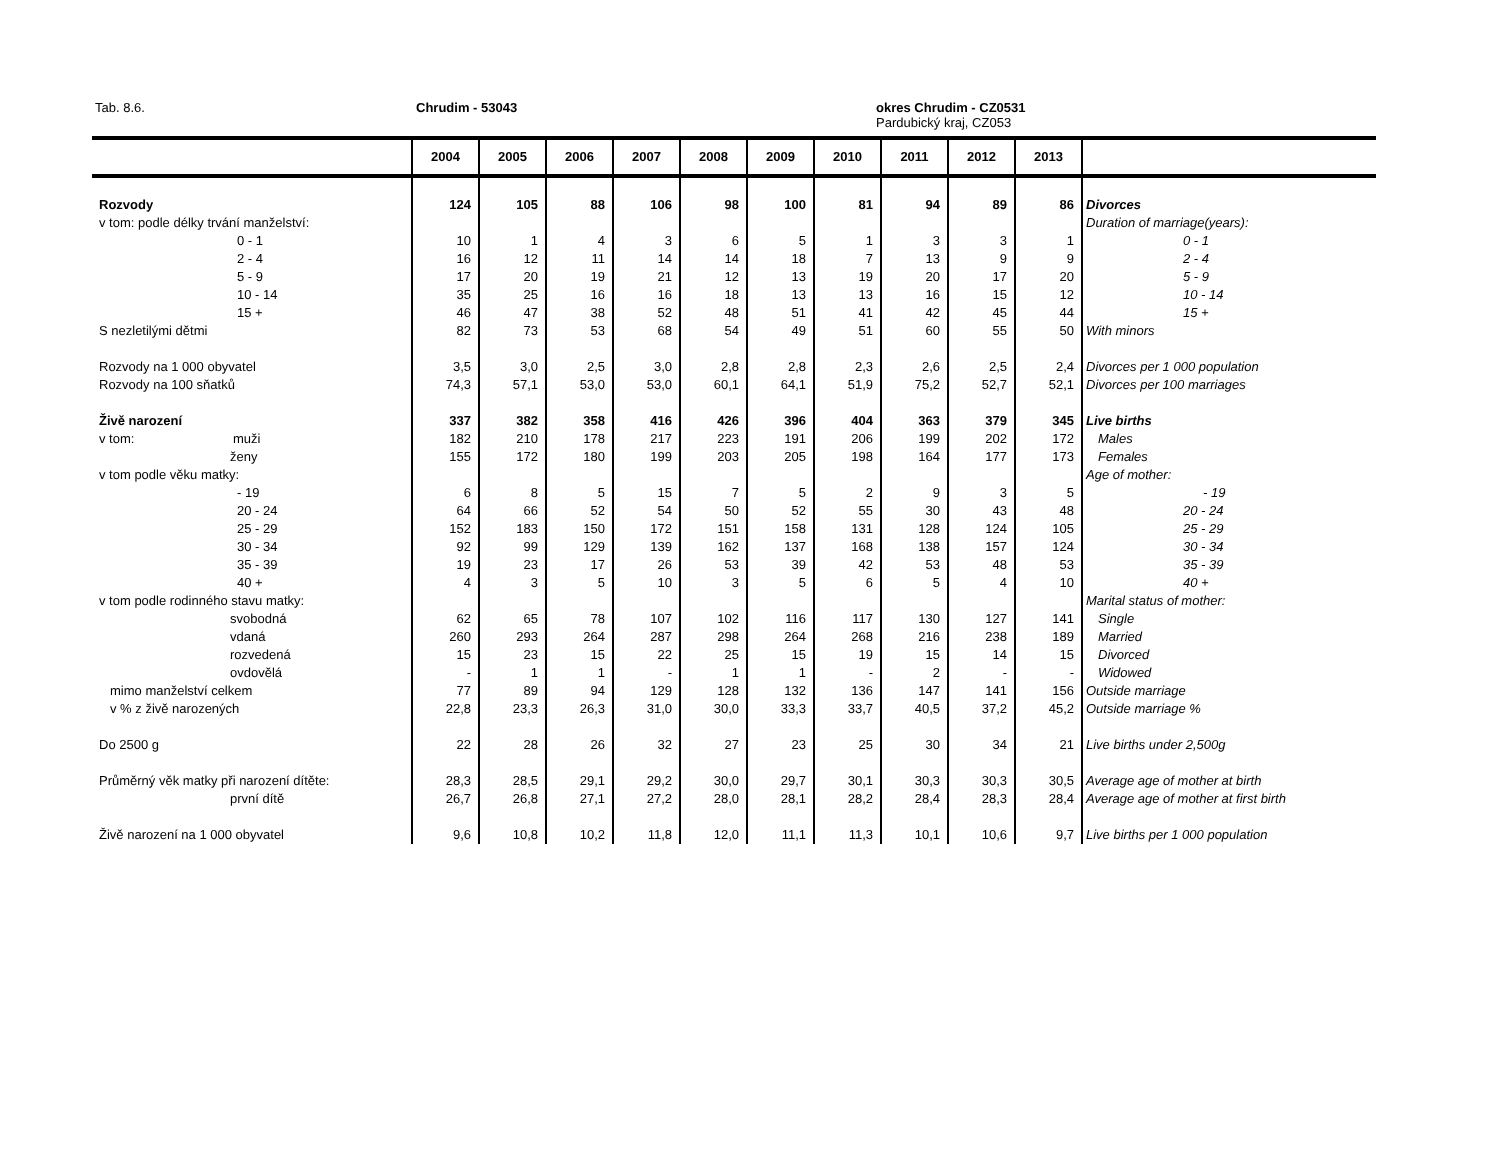Tab. 8.6. Chrudim - 53043
okres Chrudim - CZ0531
Pardubický kraj, CZ053
| | 2004 | 2005 | 2006 | 2007 | 2008 | 2009 | 2010 | 2011 | 2012 | 2013 | |
| --- | --- | --- | --- | --- | --- | --- | --- | --- | --- | --- | --- |
| Rozvody | 124 | 105 | 88 | 106 | 98 | 100 | 81 | 94 | 89 | 86 | Divorces |
| v tom: podle délky trvání manželství: | | | | | | | | | | | Duration of marriage(years): |
| 0 - 1 | 10 | 1 | 4 | 3 | 6 | 5 | 1 | 3 | 3 | 1 | 0 - 1 |
| 2 - 4 | 16 | 12 | 11 | 14 | 14 | 18 | 7 | 13 | 9 | 9 | 2 - 4 |
| 5 - 9 | 17 | 20 | 19 | 21 | 12 | 13 | 19 | 20 | 17 | 20 | 5 - 9 |
| 10 - 14 | 35 | 25 | 16 | 16 | 18 | 13 | 13 | 16 | 15 | 12 | 10 - 14 |
| 15 + | 46 | 47 | 38 | 52 | 48 | 51 | 41 | 42 | 45 | 44 | 15 + |
| S nezletilými dětmi | 82 | 73 | 53 | 68 | 54 | 49 | 51 | 60 | 55 | 50 | With minors |
| Rozvody na 1 000 obyvatel | 3,5 | 3,0 | 2,5 | 3,0 | 2,8 | 2,8 | 2,3 | 2,6 | 2,5 | 2,4 | Divorces per 1 000 population |
| Rozvody na 100 sňatků | 74,3 | 57,1 | 53,0 | 53,0 | 60,1 | 64,1 | 51,9 | 75,2 | 52,7 | 52,1 | Divorces per 100 marriages |
| Živě narození | 337 | 382 | 358 | 416 | 426 | 396 | 404 | 363 | 379 | 345 | Live births |
| v tom: muži | 182 | 210 | 178 | 217 | 223 | 191 | 206 | 199 | 202 | 172 | Males |
| ženy | 155 | 172 | 180 | 199 | 203 | 205 | 198 | 164 | 177 | 173 | Females |
| v tom podle věku matky: | | | | | | | | | | | Age of mother: |
| - 19 | 6 | 8 | 5 | 15 | 7 | 5 | 2 | 9 | 3 | 5 | - 19 |
| 20 - 24 | 64 | 66 | 52 | 54 | 50 | 52 | 55 | 30 | 43 | 48 | 20 - 24 |
| 25 - 29 | 152 | 183 | 150 | 172 | 151 | 158 | 131 | 128 | 124 | 105 | 25 - 29 |
| 30 - 34 | 92 | 99 | 129 | 139 | 162 | 137 | 168 | 138 | 157 | 124 | 30 - 34 |
| 35 - 39 | 19 | 23 | 17 | 26 | 53 | 39 | 42 | 53 | 48 | 53 | 35 - 39 |
| 40 + | 4 | 3 | 5 | 10 | 3 | 5 | 6 | 5 | 4 | 10 | 40 + |
| v tom podle rodinného stavu matky: | | | | | | | | | | | Marital status of mother: |
| svobodná | 62 | 65 | 78 | 107 | 102 | 116 | 117 | 130 | 127 | 141 | Single |
| vdaná | 260 | 293 | 264 | 287 | 298 | 264 | 268 | 216 | 238 | 189 | Married |
| rozvedená | 15 | 23 | 15 | 22 | 25 | 15 | 19 | 15 | 14 | 15 | Divorced |
| ovdovělá | - | 1 | 1 | - | 1 | 1 | - | 2 | - | - | Widowed |
| mimo manželství celkem | 77 | 89 | 94 | 129 | 128 | 132 | 136 | 147 | 141 | 156 | Outside marriage |
| v % z živě narozených | 22,8 | 23,3 | 26,3 | 31,0 | 30,0 | 33,3 | 33,7 | 40,5 | 37,2 | 45,2 | Outside marriage % |
| Do 2500 g | 22 | 28 | 26 | 32 | 27 | 23 | 25 | 30 | 34 | 21 | Live births under 2,500g |
| Průměrný věk matky při narození dítěte: | 28,3 | 28,5 | 29,1 | 29,2 | 30,0 | 29,7 | 30,1 | 30,3 | 30,3 | 30,5 | Average age of mother at birth |
| první dítě | 26,7 | 26,8 | 27,1 | 27,2 | 28,0 | 28,1 | 28,2 | 28,4 | 28,3 | 28,4 | Average age of mother at first birth |
| Živě narození na 1 000 obyvatel | 9,6 | 10,8 | 10,2 | 11,8 | 12,0 | 11,1 | 11,3 | 10,1 | 10,6 | 9,7 | Live births per 1 000 population |